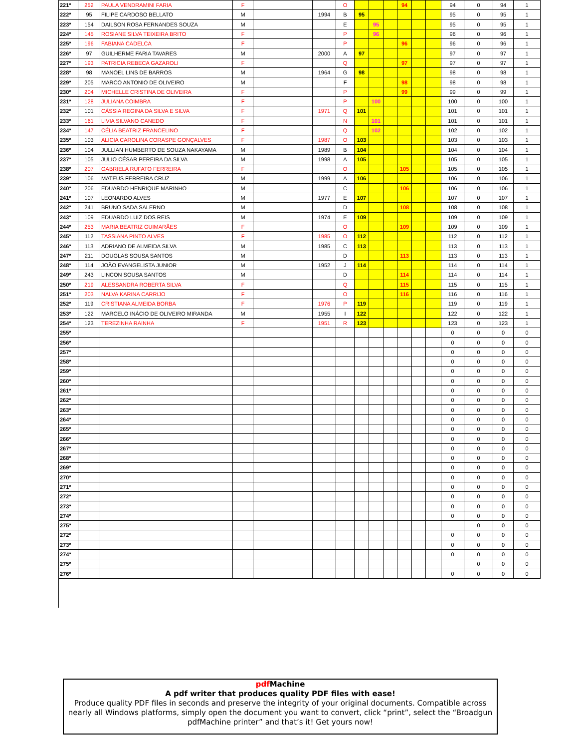| 221º | 252 | PAULA VENDRAMINI FARIA | F | | | O | | | | 94 | | | 94 | 0 | 94 | 1 |
| 222º | 95 | FILIPE CARDOSO BELLATO | M | | 1994 | B | 95 | | | | | | 95 | 0 | 95 | 1 |
| 223º | 154 | DAILSON ROSA FERNANDES SOUZA | M | | | E | | 95 | | | | | 95 | 0 | 95 | 1 |
| 224º | 145 | ROSIANE SILVA TEIXEIRA BRITO | F | | | P | | 96 | | | | | 96 | 0 | 96 | 1 |
| 225º | 196 | FABIANA CADELCA | F | | | P | | | | 96 | | | 96 | 0 | 96 | 1 |
| 226º | 97 | GUILHERME FARIA TAVARES | M | | 2000 | A | 97 | | | | | | 97 | 0 | 97 | 1 |
| 227º | 193 | PATRICIA REBECA GAZAROLI | F | | | Q | | | | 97 | | | 97 | 0 | 97 | 1 |
| 228º | 98 | MANOEL LINS DE BARROS | M | | 1964 | G | 98 | | | | | | 98 | 0 | 98 | 1 |
| 229º | 205 | MARCO ANTONIO DE OLIVEIRO | M | | | F | | | | 98 | | | 98 | 0 | 98 | 1 |
| 230º | 204 | MICHELLE CRISTINA DE OLIVEIRA | F | | | P | | | | 99 | | | 99 | 0 | 99 | 1 |
| 231º | 128 | JULIANA COIMBRA | F | | | P | | 100 | | | | | 100 | 0 | 100 | 1 |
| 232º | 101 | CÁSSIA REGINA DA SILVA E SILVA | F | | 1971 | Q | 101 | | | | | | 101 | 0 | 101 | 1 |
| 233º | 161 | LIVIA SILVANO CANEDO | F | | | N | | 101 | | | | | 101 | 0 | 101 | 1 |
| 234º | 147 | CÉLIA BEATRIZ FRANCELINO | F | | | Q | | 102 | | | | | 102 | 0 | 102 | 1 |
| 235º | 103 | ALICIA CAROLINA CORASPE GONÇALVES | F | | 1987 | O | 103 | | | | | | 103 | 0 | 103 | 1 |
| 236º | 104 | JULLIAN HUMBERTO DE SOUZA NAKAYAMA | M | | 1989 | B | 104 | | | | | | 104 | 0 | 104 | 1 |
| 237º | 105 | JULIO CÉSAR PEREIRA DA SILVA | M | | 1998 | A | 105 | | | | | | 105 | 0 | 105 | 1 |
| 238º | 207 | GABRIELA RUFATO FERREIRA | F | | | O | | | | 105 | | | 105 | 0 | 105 | 1 |
| 239º | 106 | MATEUS FERREIRA CRUZ | M | | 1999 | A | 106 | | | | | | 106 | 0 | 106 | 1 |
| 240º | 206 | EDUARDO HENRIQUE MARINHO | M | | | C | | | | 106 | | | 106 | 0 | 106 | 1 |
| 241º | 107 | LEONARDO ALVES | M | | 1977 | E | 107 | | | | | | 107 | 0 | 107 | 1 |
| 242º | 241 | BRUNO SADA SALERNO | M | | | D | | | | 108 | | | 108 | 0 | 108 | 1 |
| 243º | 109 | EDUARDO LUIZ DOS REIS | M | | 1974 | E | 109 | | | | | | 109 | 0 | 109 | 1 |
| 244º | 253 | MARIA BEATRIZ GUIMARÃES | F | | | O | | | | 109 | | | 109 | 0 | 109 | 1 |
| 245º | 112 | TASSIANA PINTO ALVES | F | | 1985 | O | 112 | | | | | | 112 | 0 | 112 | 1 |
| 246º | 113 | ADRIANO DE ALMEIDA SILVA | M | | 1985 | C | 113 | | | | | | 113 | 0 | 113 | 1 |
| 247º | 211 | DOUGLAS SOUSA SANTOS | M | | | D | | | | 113 | | | 113 | 0 | 113 | 1 |
| 248º | 114 | JOÃO EVANGELISTA JUNIOR | M | | 1952 | J | 114 | | | | | | 114 | 0 | 114 | 1 |
| 249º | 243 | LINCON SOUSA SANTOS | M | | | D | | | | 114 | | | 114 | 0 | 114 | 1 |
| 250º | 219 | ALESSANDRA ROBERTA SILVA | F | | | Q | | | | 115 | | | 115 | 0 | 115 | 1 |
| 251º | 203 | NALVA KARINA CARRIJO | F | | | O | | | | 116 | | | 116 | 0 | 116 | 1 |
| 252º | 119 | CRISTIANA ALMEIDA BORBA | F | | 1976 | P | 119 | | | | | | 119 | 0 | 119 | 1 |
| 253º | 122 | MARCELO INÁCIO DE OLIVEIRO MIRANDA | M | | 1955 | I | 122 | | | | | | 122 | 0 | 122 | 1 |
| 254º | 123 | TEREZINHA RAINHA | F | | 1951 | R | 123 | | | | | | 123 | 0 | 123 | 1 |
| 255º | | | | | | | | | | | | | 0 | 0 | 0 | 0 |
| 256º | | | | | | | | | | | | | 0 | 0 | 0 | 0 |
| 257º | | | | | | | | | | | | | 0 | 0 | 0 | 0 |
| 258º | | | | | | | | | | | | | 0 | 0 | 0 | 0 |
| 259º | | | | | | | | | | | | | 0 | 0 | 0 | 0 |
| 260º | | | | | | | | | | | | | 0 | 0 | 0 | 0 |
| 261º | | | | | | | | | | | | | 0 | 0 | 0 | 0 |
| 262º | | | | | | | | | | | | | 0 | 0 | 0 | 0 |
| 263º | | | | | | | | | | | | | 0 | 0 | 0 | 0 |
| 264º | | | | | | | | | | | | | 0 | 0 | 0 | 0 |
| 265º | | | | | | | | | | | | | 0 | 0 | 0 | 0 |
| 266º | | | | | | | | | | | | | 0 | 0 | 0 | 0 |
| 267º | | | | | | | | | | | | | 0 | 0 | 0 | 0 |
| 268º | | | | | | | | | | | | | 0 | 0 | 0 | 0 |
| 269º | | | | | | | | | | | | | 0 | 0 | 0 | 0 |
| 270º | | | | | | | | | | | | | 0 | 0 | 0 | 0 |
| 271º | | | | | | | | | | | | | 0 | 0 | 0 | 0 |
| 272º | | | | | | | | | | | | | 0 | 0 | 0 | 0 |
| 273º | | | | | | | | | | | | | 0 | 0 | 0 | 0 |
| 274º | | | | | | | | | | | | | 0 | 0 | 0 | 0 |
| 275º | | | | | | | | | | | | | | 0 | 0 | 0 |
| 272º | | | | | | | | | | | | | 0 | 0 | 0 | 0 |
| 273º | | | | | | | | | | | | | 0 | 0 | 0 | 0 |
| 274º | | | | | | | | | | | | | 0 | 0 | 0 | 0 |
| 275º | | | | | | | | | | | | | | 0 | 0 | 0 |
| 276º | | | | | | | | | | | | | 0 | 0 | 0 | 0 |
pdf Machine
A pdf writer that produces quality PDF files with ease!
Produce quality PDF files in seconds and preserve the integrity of your original documents. Compatible across nearly all Windows platforms, simply open the document you want to convert, click “print”, select the “Broadgun pdfMachine printer” and that’s it! Get yours now!